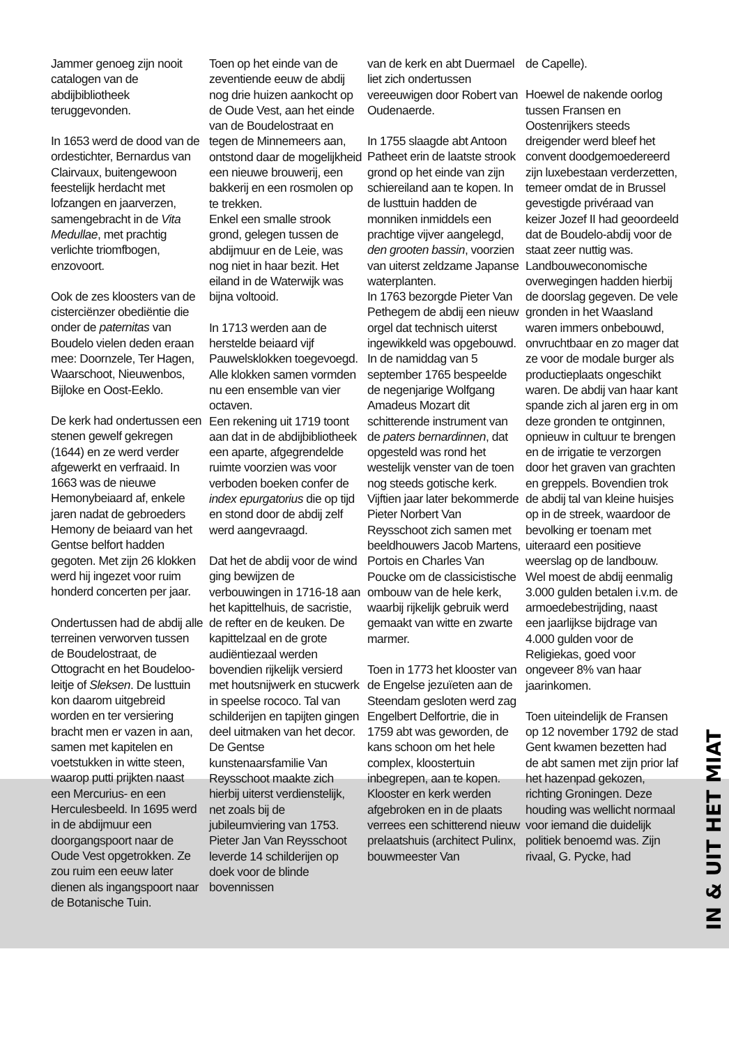Jammer genoeg zijn nooit catalogen van de abdijbibliotheek teruggevonden.
In 1653 werd de dood van de ordestichter, Bernardus van Clairvaux, buitengewoon feestelijk herdacht met lofzangen en jaarverzen, samengebracht in de Vita Medullae, met prachtig verlichte triomfbogen, enzovoort.
Ook de zes kloosters van de cisterciënzer obediëntie die onder de paternitas van Boudelo vielen deden eraan mee: Doornzele, Ter Hagen, Waarschoot, Nieuwenbos, Bijloke en Oost-Eeklo.
De kerk had ondertussen een stenen gewelf gekregen (1644) en ze werd verder afgewerkt en verfraaid. In 1663 was de nieuwe Hemonybeiaard af, enkele jaren nadat de gebroeders Hemony de beiaard van het Gentse belfort hadden gegoten. Met zijn 26 klokken werd hij ingezet voor ruim honderd concerten per jaar.
Ondertussen had de abdij alle terreinen verworven tussen de Boudelostraat, de Ottogracht en het Boudeloo-leitje of Sleksen. De lusttuin kon daarom uitgebreid worden en ter versiering bracht men er vazen in aan, samen met kapitelen en voetstukken in witte steen, waarop putti prijkten naast een Mercurius- en een Herculesbeeld. In 1695 werd in de abdijmuur een doorgangspoort naar de Oude Vest opgetrokken. Ze zou ruim een eeuw later dienen als ingangspoort naar de Botanische Tuin.
Toen op het einde van de zeventiende eeuw de abdij nog drie huizen aankocht op de Oude Vest, aan het einde van de Boudelostraat en tegen de Minnemeers aan, ontstond daar de mogelijkheid een nieuwe brouwerij, een bakkerij en een rosmolen op te trekken.
Enkel een smalle strook grond, gelegen tussen de abdijmuur en de Leie, was nog niet in haar bezit. Het eiland in de Waterwijk was bijna voltooid.
In 1713 werden aan de herstelde beiaard vijf Pauwelsklokken toegevoegd. Alle klokken samen vormden nu een ensemble van vier octaven.
Een rekening uit 1719 toont aan dat in de abdijbibliotheek een aparte, afgegrendelde ruimte voorzien was voor verboden boeken confer de index epurgatorius die op tijd en stond door de abdij zelf werd aangevraagd.
Dat het de abdij voor de wind ging bewijzen de verbouwingen in 1716-18 aan het kapittelhuis, de sacristie, de refter en de keuken. De kapittelzaal en de grote audiëntiezaal werden bovendien rijkelijk versierd met houtsnijwerk en stucwerk in speelse rococo. Tal van schilderijen en tapijten gingen deel uitmaken van het decor. De Gentse kunstenaarsfamilie Van Reysschoot maakte zich hierbij uiterst verdienstelijk, net zoals bij de jubileumviering van 1753. Pieter Jan Van Reysschoot leverde 14 schilderijen op doek voor de blinde bovennissen
van de kerk en abt Duermael liet zich ondertussen vereeuwigen door Robert van Oudenaerde.
In 1755 slaagde abt Antoon Patheet erin de laatste strook grond op het einde van zijn schiereiland aan te kopen. In de lusttuin hadden de monniken inmiddels een prachtige vijver aangelegd, den grooten bassin, voorzien van uiterst zeldzame Japanse waterplanten.
In 1763 bezorgde Pieter Van Pethegem de abdij een nieuw orgel dat technisch uiterst ingewikkeld was opgebouwd. In de namiddag van 5 september 1765 bespeelde de negenjarige Wolfgang Amadeus Mozart dit schitterende instrument van de paters bernardinnen, dat opgesteld was rond het westelijk venster van de toen nog steeds gotische kerk. Vijftien jaar later bekommerde Pieter Norbert Van Reysschoot zich samen met beeldhouwers Jacob Martens, Portois en Charles Van Poucke om de classicistische ombouw van de hele kerk, waarbij rijkelijk gebruik werd gemaakt van witte en zwarte marmer.
Toen in 1773 het klooster van de Engelse jezuïeten aan de Steendam gesloten werd zag Engelbert Delfortrie, die in 1759 abt was geworden, de kans schoon om het hele complex, kloostertuin inbegrepen, aan te kopen. Klooster en kerk werden afgebroken en in de plaats verrees een schitterend nieuw prelaatshuis (architect Pulinx, bouwmeester Van
de Capelle).
Hoewel de nakende oorlog tussen Fransen en Oostenrijkers steeds dreigender werd bleef het convent doodgemoedereerd zijn luxebestaan verderzetten, temeer omdat de in Brussel gevestigde privéraad van keizer Jozef II had geoordeeld dat de Boudelo-abdij voor de staat zeer nuttig was. Landbouweconomische overwegingen hadden hierbij de doorslag gegeven. De vele gronden in het Waasland waren immers onbebouwd, onvruchtbaar en zo mager dat ze voor de modale burger als productieplaats ongeschikt waren. De abdij van haar kant spande zich al jaren erg in om deze gronden te ontginnen, opnieuw in cultuur te brengen en de irrigatie te verzorgen door het graven van grachten en greppels. Bovendien trok de abdij tal van kleine huisjes op in de streek, waardoor de bevolking er toenam met uiteraard een positieve weerslag op de landbouw. Wel moest de abdij eenmalig 3.000 gulden betalen i.v.m. de armoedebestrijding, naast een jaarlijkse bijdrage van 4.000 gulden voor de Religiekas, goed voor ongeveer 8% van haar jaarinkomen.
Toen uiteindelijk de Fransen op 12 november 1792 de stad Gent kwamen bezetten had de abt samen met zijn prior laf het hazenpad gekozen, richting Groningen. Deze houding was wellicht normaal voor iemand die duidelijk politiek benoemd was. Zijn rivaal, G. Pycke, had
IN & UIT HET MIAT